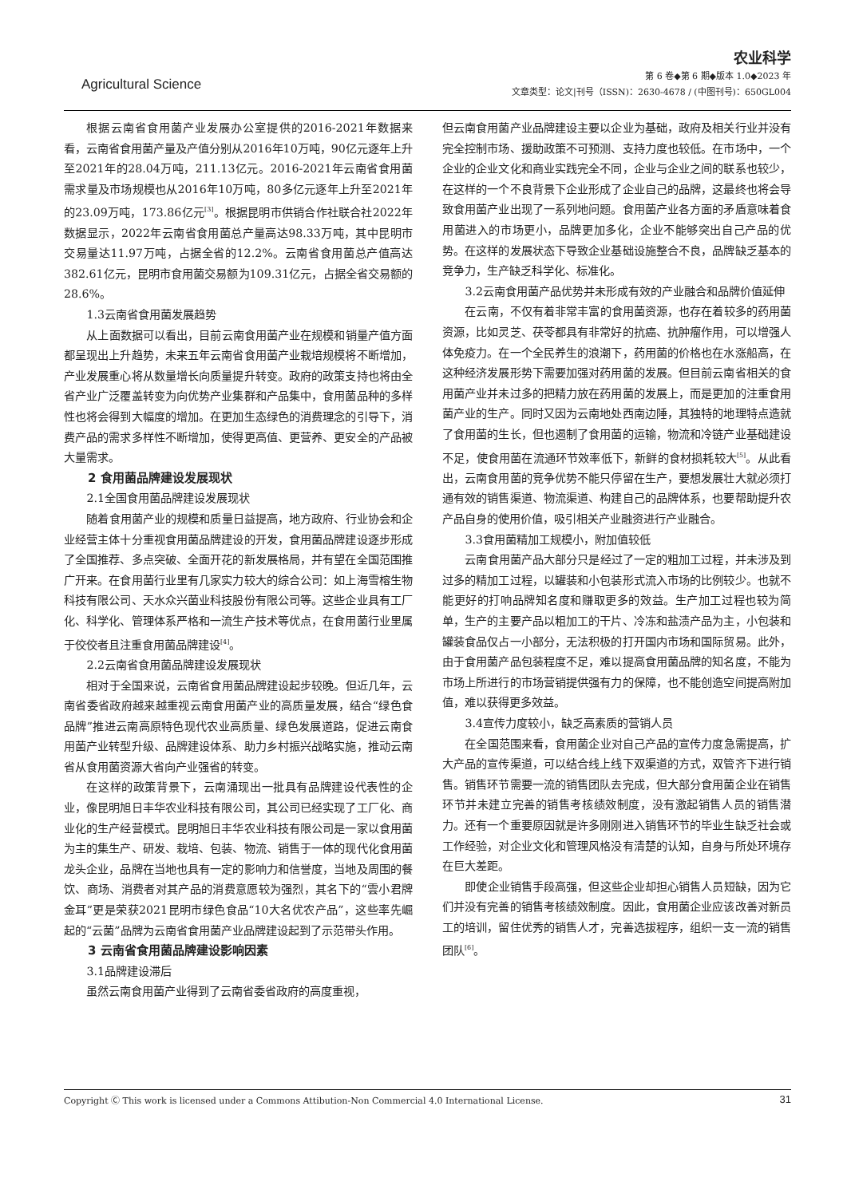Agricultural Science
农业科学
第 6 卷◆第 6 期◆版本 1.0◆2023 年
文章类型：论文|刊号（ISSN)：2630-4678 / (中图刊号)：650GL004
根据云南省食用菌产业发展办公室提供的2016-2021年数据来看，云南省食用菌产量及产值分别从2016年10万吨，90亿元逐年上升至2021年的28.04万吨，211.13亿元。2016-2021年云南省食用菌需求量及市场规模也从2016年10万吨，80多亿元逐年上升至2021年的23.09万吨，173.86亿元<sup>[3]</sup>。根据昆明市供销合作社联合社2022年数据显示，2022年云南省食用菌总产量高达98.33万吨，其中昆明市交易量达11.97万吨，占据全省的12.2%。云南省食用菌总产值高达382.61亿元，昆明市食用菌交易额为109.31亿元，占据全省交易额的28.6%。
1.3云南省食用菌发展趋势
从上面数据可以看出，目前云南食用菌产业在规模和销量产值方面都呈现出上升趋势，未来五年云南省食用菌产业栽培规模将不断增加，产业发展重心将从数量增长向质量提升转变。政府的政策支持也将由全省产业广泛覆盖转变为向优势产业集群和产品集中，食用菌品种的多样性也将会得到大幅度的增加。在更加生态绿色的消费理念的引导下，消费产品的需求多样性不断增加，使得更高值、更营养、更安全的产品被大量需求。
2 食用菌品牌建设发展现状
2.1全国食用菌品牌建设发展现状
随着食用菌产业的规模和质量日益提高，地方政府、行业协会和企业经营主体十分重视食用菌品牌建设的开发，食用菌品牌建设逐步形成了全国推荐、多点突破、全面开花的新发展格局，并有望在全国范围推广开来。在食用菌行业里有几家实力较大的综合公司：如上海雪榕生物科技有限公司、天水众兴菌业科技股份有限公司等。这些企业具有工厂化、科学化、管理体系严格和一流生产技术等优点，在食用菌行业里属于佼佼者且注重食用菌品牌建设<sup>[4]</sup>。
2.2云南省食用菌品牌建设发展现状
相对于全国来说，云南省食用菌品牌建设起步较晚。但近几年，云南省委省政府越来越重视云南食用菌产业的高质量发展，结合“绿色食品牌”推进云南高原特色现代农业高质量、绿色发展道路，促进云南食用菌产业转型升级、品牌建设体系、助力乡村振兴战略实施，推动云南省从食用菌资源大省向产业强省的转变。
在这样的政策背景下，云南涌现出一批具有品牌建设代表性的企业，像昆明旭日丰华农业科技有限公司，其公司已经实现了工厂化、商业化的生产经营模式。昆明旭日丰华农业科技有限公司是一家以食用菌为主的集生产、研发、栽培、包装、物流、销售于一体的现代化食用菌龙头企业，品牌在当地也具有一定的影响力和信誉度，当地及周围的餐饮、商场、消费者对其产品的消费意愿较为强烈，其名下的“雲小君牌金耳”更是荣获2021昆明市绿色食品“10大名优农产品”，这些率先崛起的“云菌”品牌为云南省食用菌产业品牌建设起到了示范带头作用。
3 云南省食用菌品牌建设影响因素
3.1品牌建设滞后
虽然云南食用菌产业得到了云南省委省政府的高度重视，
但云南食用菌产业品牌建设主要以企业为基础，政府及相关行业并没有完全控制市场、援助政策不可预测、支持力度也较低。在市场中，一个企业的企业文化和商业实践完全不同，企业与企业之间的联系也较少，在这样的一个不良背景下企业形成了企业自己的品牌，这最终也将会导致食用菌产业出现了一系列地问题。食用菌产业各方面的矛盾意味着食用菌进入的市场更小，品牌更加多化，企业不能够突出自己产品的优势。在这样的发展状态下导致企业基础设施整合不良，品牌缺乏基本的竞争力，生产缺乏科学化、标准化。
3.2云南食用菌产品优势并未形成有效的产业融合和品牌价值延伸
在云南，不仅有着非常丰富的食用菌资源，也存在着较多的药用菌资源，比如灵芝、茯苓都具有非常好的抗癌、抗肿瘤作用，可以增强人体免疫力。在一个全民养生的浪潮下，药用菌的价格也在水涨船高，在这种经济发展形势下需要加强对药用菌的发展。但目前云南省相关的食用菌产业并未过多的把精力放在药用菌的发展上，而是更加的注重食用菌产业的生产。同时又因为云南地处西南边陲，其独特的地理特点造就了食用菌的生长，但也遏制了食用菌的运输，物流和冷链产业基础建设不足，使食用菌在流通环节效率低下，新鲜的食材损耗较大<sup>[5]</sup>。从此看出，云南食用菌的竞争优势不能只停留在生产，要想发展壮大就必须打通有效的销售渠道、物流渠道、构建自己的品牌体系，也要帮助提升农产品自身的使用价值，吸引相关产业融资进行产业融合。
3.3食用菌精加工规模小，附加值较低
云南食用菌产品大部分只是经过了一定的粗加工过程，并未涉及到过多的精加工过程，以罐装和小包装形式流入市场的比例较少。也就不能更好的打响品牌知名度和赚取更多的效益。生产加工过程也较为简单，生产的主要产品以粗加工的干片、冷冻和盐渍产品为主，小包装和罐装食品仅占一小部分，无法积极的打开国内市场和国际贸易。此外，由于食用菌产品包装程度不足，难以提高食用菌品牌的知名度，不能为市场上所进行的市场营销提供强有力的保障，也不能创造空间提高附加值，难以获得更多效益。
3.4宣传力度较小，缺乏高素质的营销人员
在全国范围来看，食用菌企业对自己产品的宣传力度急需提高，扩大产品的宣传渠道，可以结合线上线下双渠道的方式，双管齐下进行销售。销售环节需要一流的销售团队去完成，但大部分食用菌企业在销售环节并未建立完善的销售考核绩效制度，没有激起销售人员的销售潜力。还有一个重要原因就是许多刚刚进入销售环节的毕业生缺乏社会或工作经验，对企业文化和管理风格没有清楚的认知，自身与所处环境存在巨大差距。
即使企业销售手段高强，但这些企业却担心销售人员短缺，因为它们并没有完善的销售考核绩效制度。因此，食用菌企业应该改善对新员工的培训，留住优秀的销售人才，完善选拔程序，组织一支一流的销售团队<sup>[6]</sup>。
Copyright Ⓒ This work is licensed under a Commons Attibution-Non Commercial 4.0 International License. 31